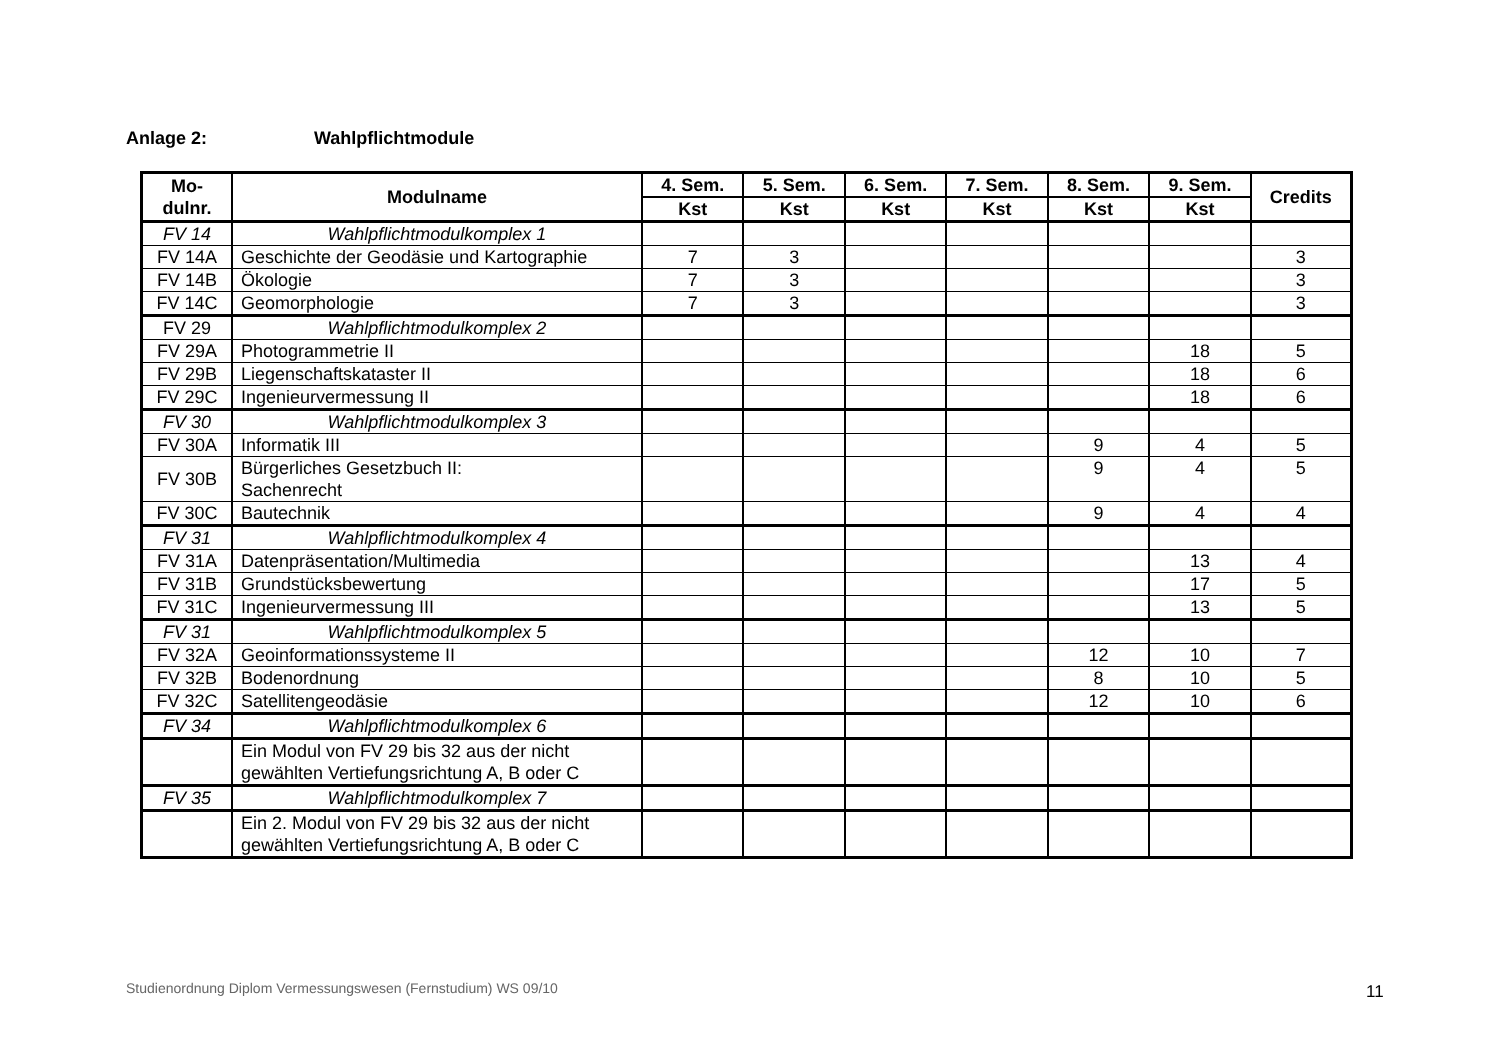Anlage 2: Wahlpflichtmodule
| Mo- dulnr. | Modulname | 4. Sem. | 5. Sem. | 6. Sem. | 7. Sem. | 8. Sem. | 9. Sem. | Credits |
| --- | --- | --- | --- | --- | --- | --- | --- | --- |
| | | Kst | Kst | Kst | Kst | Kst | Kst | |
| FV 14 | Wahlpflichtmodulkomplex 1 | | | | | | | |
| FV 14A | Geschichte der Geodäsie und Kartographie | 7 | 3 | | | | | 3 |
| FV 14B | Ökologie | 7 | 3 | | | | | 3 |
| FV 14C | Geomorphologie | 7 | 3 | | | | | 3 |
| FV 29 | Wahlpflichtmodulkomplex 2 | | | | | | | |
| FV 29A | Photogrammetrie II | | | | | | 18 | 5 |
| FV 29B | Liegenschaftskataster II | | | | | | 18 | 6 |
| FV 29C | Ingenieurvermessung II | | | | | | 18 | 6 |
| FV 30 | Wahlpflichtmodulkomplex 3 | | | | | | | |
| FV 30A | Informatik III | | | | | 9 | 4 | 5 |
| FV 30B | Bürgerliches Gesetzbuch II: Sachenrecht | | | | | 9 | 4 | 5 |
| FV 30C | Bautechnik | | | | | 9 | 4 | 4 |
| FV 31 | Wahlpflichtmodulkomplex 4 | | | | | | | |
| FV 31A | Datenpräsentation/Multimedia | | | | | | 13 | 4 |
| FV 31B | Grundstücksbewertung | | | | | | 17 | 5 |
| FV 31C | Ingenieurvermessung III | | | | | | 13 | 5 |
| FV 31 | Wahlpflichtmodulkomplex 5 | | | | | | | |
| FV 32A | Geoinformationssysteme II | | | | | 12 | 10 | 7 |
| FV 32B | Bodenordnung | | | | | 8 | 10 | 5 |
| FV 32C | Satellitengeodäsie | | | | | 12 | 10 | 6 |
| FV 34 | Wahlpflichtmodulkomplex 6 | | | | | | | |
| | Ein Modul von FV 29 bis 32 aus der nicht gewählten Vertiefungsrichtung A, B oder C | | | | | | | |
| FV 35 | Wahlpflichtmodulkomplex 7 | | | | | | | |
| | Ein 2. Modul von FV 29 bis 32 aus der nicht gewählten Vertiefungsrichtung A, B oder C | | | | | | | |
Studienordnung Diplom Vermessungswesen (Fernstudium) WS 09/10
11